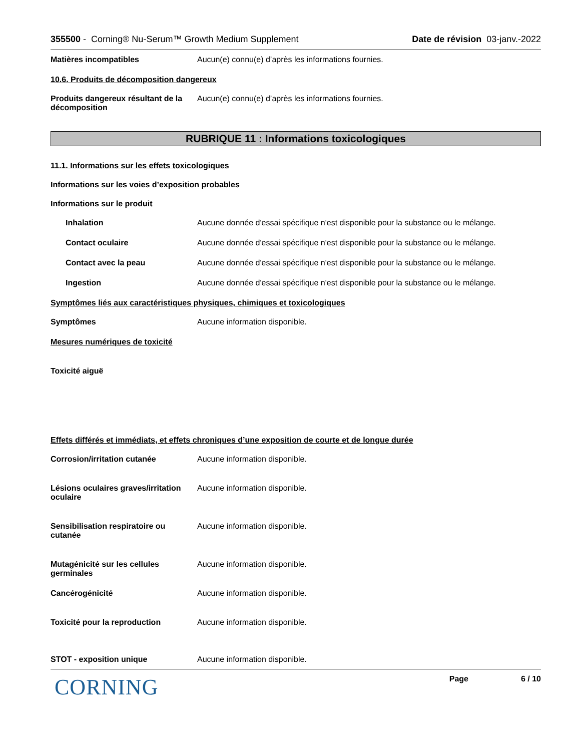355500 - Corning® Nu-Serum™ Growth Medium Supplement
Date de révision 03-janv.-2022
Matières incompatibles Aucun(e) connu(e) d’après les informations fournies.
10.6. Produits de décomposition dangereux
Produits dangereux résultant de la décomposition
Aucun(e) connu(e) d’après les informations fournies.
RUBRIQUE 11 : Informations toxicologiques
11.1. Informations sur les effets toxicologiques
Informations sur les voies d’exposition probables
Informations sur le produit
Inhalation Aucune donnée d'essai spécifique n'est disponible pour la substance ou le mélange.
Contact oculaire Aucune donnée d'essai spécifique n'est disponible pour la substance ou le mélange.
Contact avec la peau Aucune donnée d'essai spécifique n'est disponible pour la substance ou le mélange.
Ingestion Aucune donnée d'essai spécifique n'est disponible pour la substance ou le mélange.
Symptômes liés aux caractéristiques physiques, chimiques et toxicologiques
Symptômes Aucune information disponible.
Mesures numériques de toxicité
Toxicité aiguë
Effets différés et immédiats, et effets chroniques d’une exposition de courte et de longue durée
Corrosion/irritation cutanée Aucune information disponible.
Lésions oculaires graves/irritation oculaire
Aucune information disponible.
Sensibilisation respiratoire ou cutanée
Aucune information disponible.
Mutagénicité sur les cellules germinales
Aucune information disponible.
Cancérogénicité Aucune information disponible.
Toxicité pour la reproduction Aucune information disponible.
STOT - exposition unique Aucune information disponible.
CORNING
Page 6 / 10